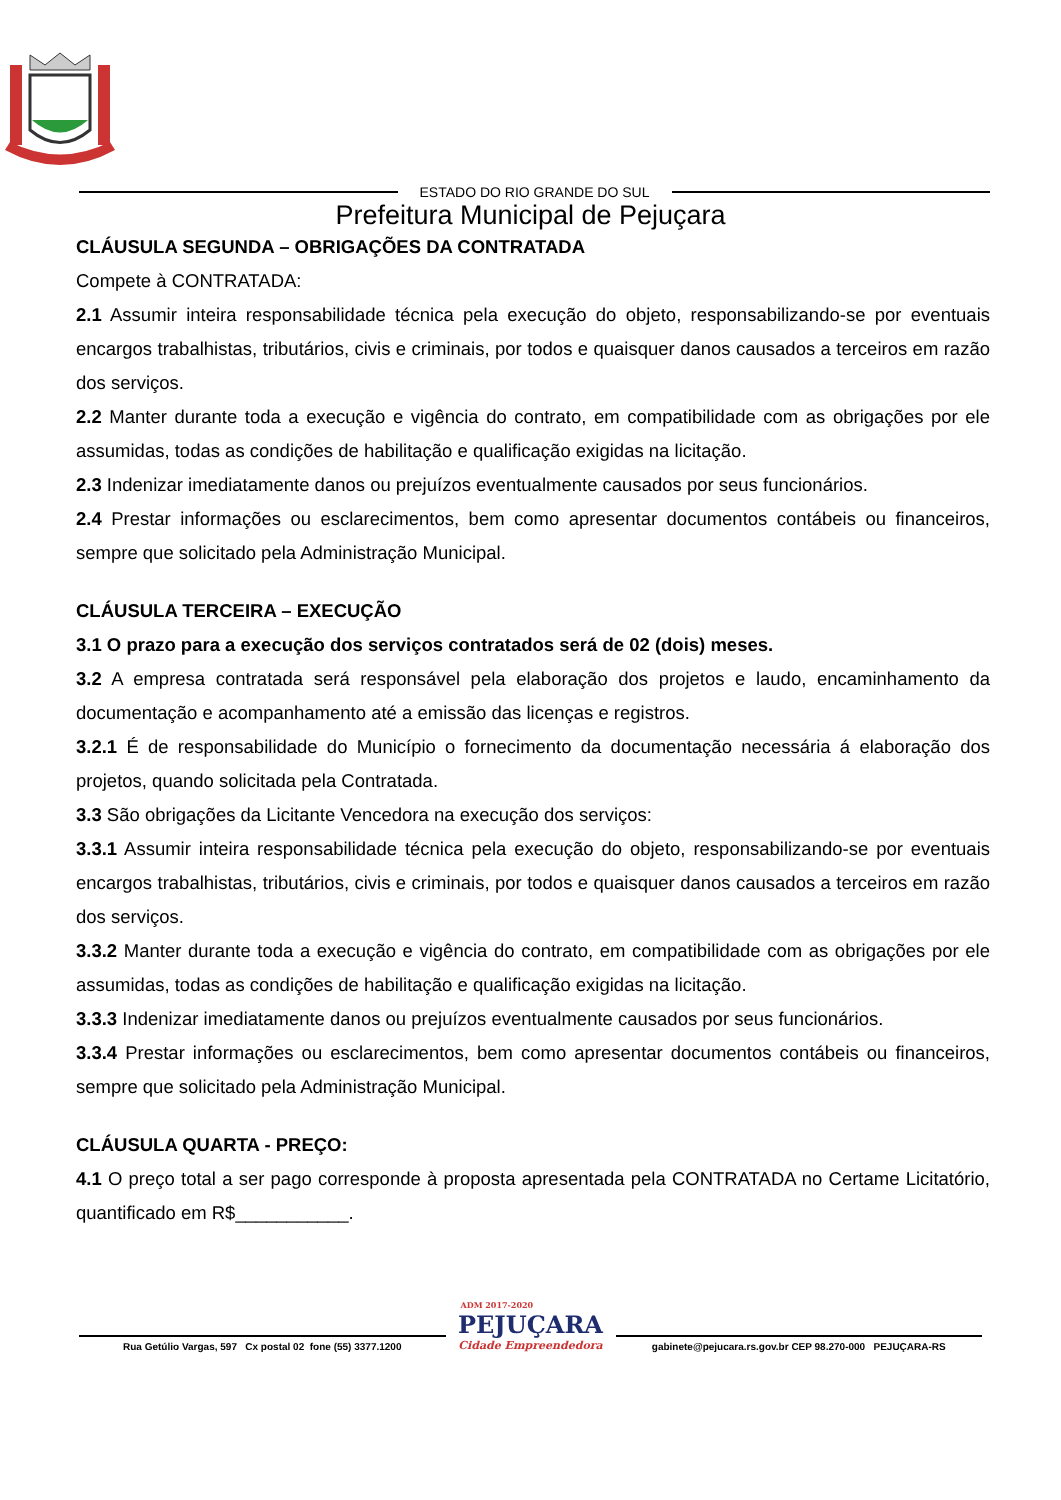ESTADO DO RIO GRANDE DO SUL
Prefeitura Municipal de Pejuçara
CLÁUSULA SEGUNDA – OBRIGAÇÕES DA CONTRATADA
Compete à CONTRATADA:
2.1 Assumir inteira responsabilidade técnica pela execução do objeto, responsabilizando-se por eventuais encargos trabalhistas, tributários, civis e criminais, por todos e quaisquer danos causados a terceiros em razão dos serviços.
2.2 Manter durante toda a execução e vigência do contrato, em compatibilidade com as obrigações por ele assumidas, todas as condições de habilitação e qualificação exigidas na licitação.
2.3 Indenizar imediatamente danos ou prejuízos eventualmente causados por seus funcionários.
2.4 Prestar informações ou esclarecimentos, bem como apresentar documentos contábeis ou financeiros, sempre que solicitado pela Administração Municipal.
CLÁUSULA TERCEIRA – EXECUÇÃO
3.1 O prazo para a execução dos serviços contratados será de 02 (dois) meses.
3.2 A empresa contratada será responsável pela elaboração dos projetos e laudo, encaminhamento da documentação e acompanhamento até a emissão das licenças e registros.
3.2.1 É de responsabilidade do Município o fornecimento da documentação necessária á elaboração dos projetos, quando solicitada pela Contratada.
3.3 São obrigações da Licitante Vencedora na execução dos serviços:
3.3.1 Assumir inteira responsabilidade técnica pela execução do objeto, responsabilizando-se por eventuais encargos trabalhistas, tributários, civis e criminais, por todos e quaisquer danos causados a terceiros em razão dos serviços.
3.3.2 Manter durante toda a execução e vigência do contrato, em compatibilidade com as obrigações por ele assumidas, todas as condições de habilitação e qualificação exigidas na licitação.
3.3.3 Indenizar imediatamente danos ou prejuízos eventualmente causados por seus funcionários.
3.3.4 Prestar informações ou esclarecimentos, bem como apresentar documentos contábeis ou financeiros, sempre que solicitado pela Administração Municipal.
CLÁUSULA QUARTA - PREÇO:
4.1 O preço total a ser pago corresponde à proposta apresentada pela CONTRATADA no Certame Licitatório, quantificado em R$___________.
Rua Getúlio Vargas, 597 Cx postal 02 fone (55) 3377.1200
ADM 2017-2020
PEJUÇARA
Cidade Empreendedora
gabinete@pejucara.rs.gov.br CEP 98.270-000 PEJUÇARA-RS